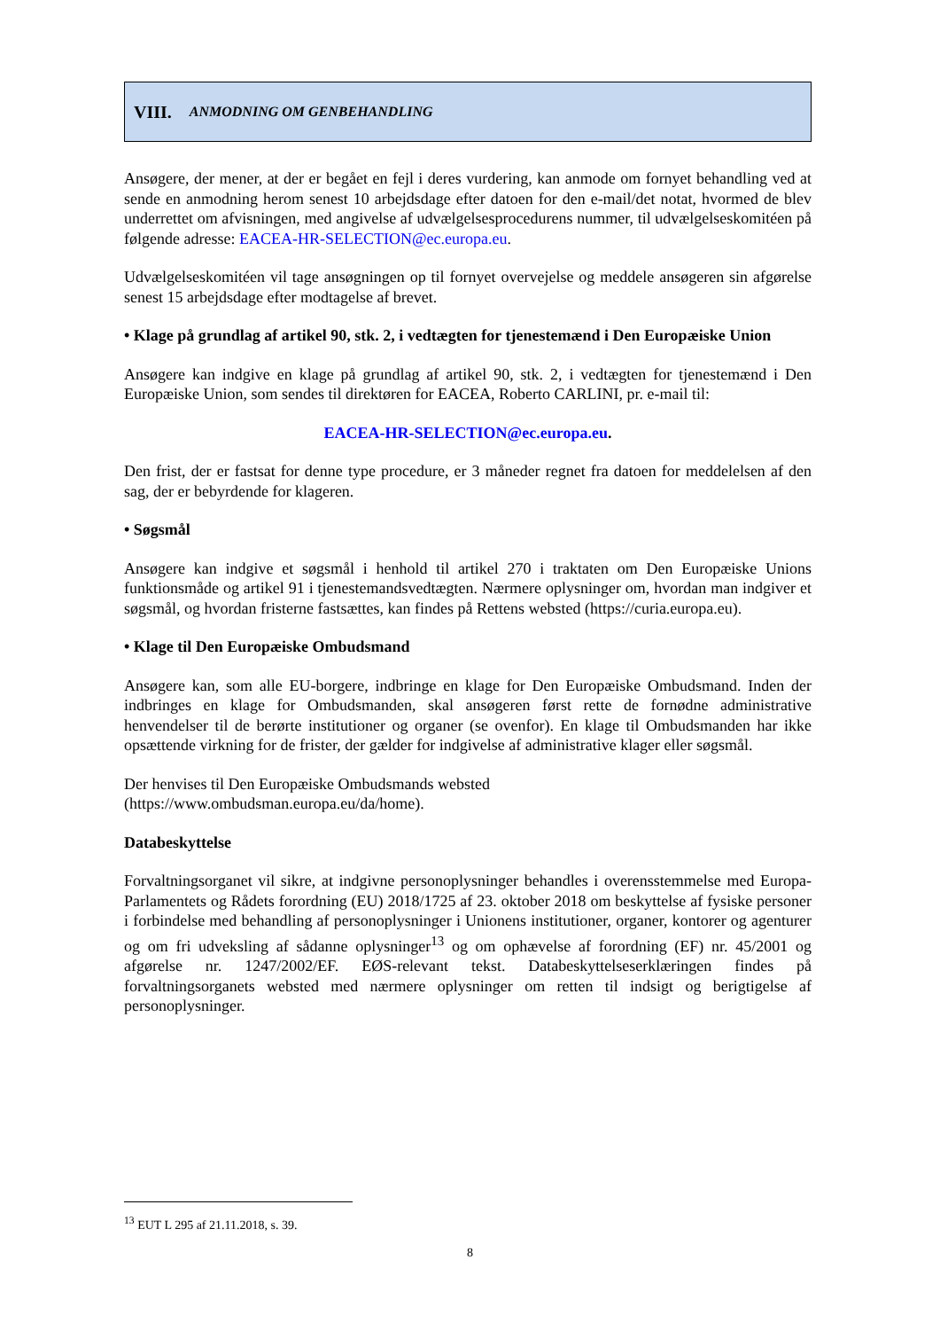VIII. ANMODNING OM GENBEHANDLING
Ansøgere, der mener, at der er begået en fejl i deres vurdering, kan anmode om fornyet behandling ved at sende en anmodning herom senest 10 arbejdsdage efter datoen for den e-mail/det notat, hvormed de blev underrettet om afvisningen, med angivelse af udvælgelsesprocedurens nummer, til udvælgelseskomitéen på følgende adresse: EACEA-HR-SELECTION@ec.europa.eu.
Udvælgelseskomitéen vil tage ansøgningen op til fornyet overvejelse og meddele ansøgeren sin afgørelse senest 15 arbejdsdage efter modtagelse af brevet.
• Klage på grundlag af artikel 90, stk. 2, i vedtægten for tjenestemænd i Den Europæiske Union
Ansøgere kan indgive en klage på grundlag af artikel 90, stk. 2, i vedtægten for tjenestemænd i Den Europæiske Union, som sendes til direktøren for EACEA, Roberto CARLINI, pr. e-mail til:
EACEA-HR-SELECTION@ec.europa.eu.
Den frist, der er fastsat for denne type procedure, er 3 måneder regnet fra datoen for meddelelsen af den sag, der er bebyrdende for klageren.
• Søgsmål
Ansøgere kan indgive et søgsmål i henhold til artikel 270 i traktaten om Den Europæiske Unions funktionsmåde og artikel 91 i tjenestemandsvedtægten. Nærmere oplysninger om, hvordan man indgiver et søgsmål, og hvordan fristerne fastsættes, kan findes på Rettens websted (https://curia.europa.eu).
• Klage til Den Europæiske Ombudsmand
Ansøgere kan, som alle EU-borgere, indbringe en klage for Den Europæiske Ombudsmand. Inden der indbringes en klage for Ombudsmanden, skal ansøgeren først rette de fornødne administrative henvendelser til de berørte institutioner og organer (se ovenfor). En klage til Ombudsmanden har ikke opsættende virkning for de frister, der gælder for indgivelse af administrative klager eller søgsmål.
Der henvises til Den Europæiske Ombudsmands websted
(https://www.ombudsman.europa.eu/da/home).
Databeskyttelse
Forvaltningsorganet vil sikre, at indgivne personoplysninger behandles i overensstemmelse med Europa-Parlamentets og Rådets forordning (EU) 2018/1725 af 23. oktober 2018 om beskyttelse af fysiske personer i forbindelse med behandling af personoplysninger i Unionens institutioner, organer, kontorer og agenturer og om fri udveksling af sådanne oplysninger<sup>13</sup> og om ophævelse af forordning (EF) nr. 45/2001 og afgørelse nr. 1247/2002/EF. EØS-relevant tekst. Databeskyttelseserklæringen findes på forvaltningsorganets websted med nærmere oplysninger om retten til indsigt og berigtigelse af personoplysninger.
<sup>13</sup> EUT L 295 af 21.11.2018, s. 39.
8